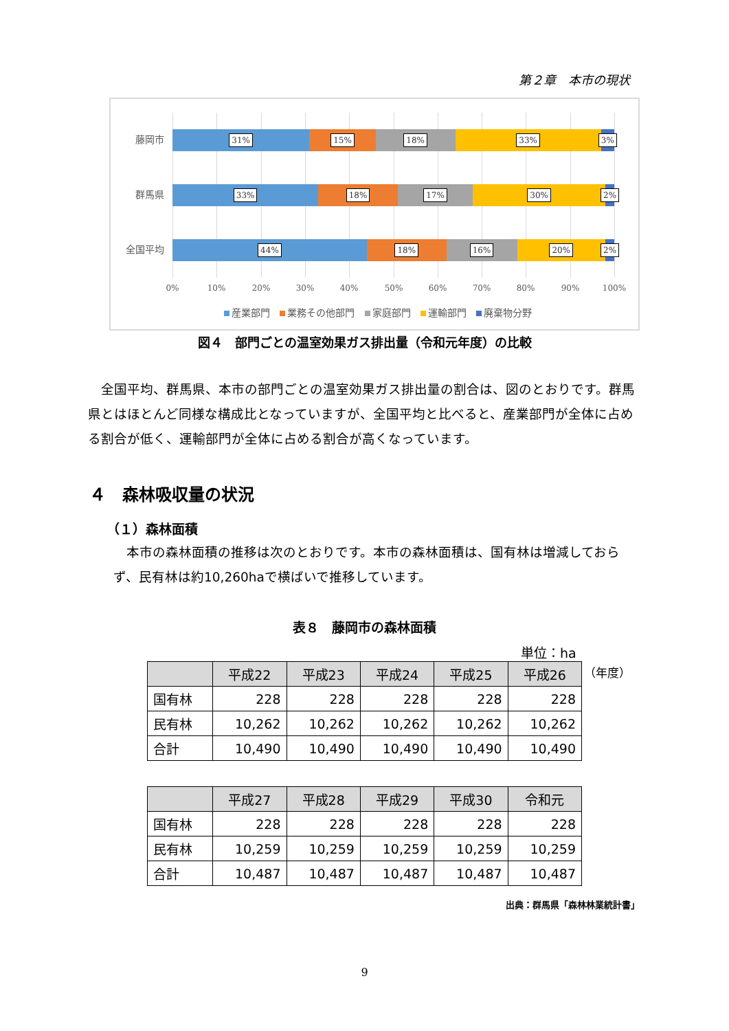第２章　本市の現状
藤岡市
31% 15% 18% 33% 3%
群馬県
33% 18% 17% 30% 2%
全国平均
44% 18% 16% 20% 2%
0% 10% 20% 30% 40% 50% 60% 70% 80% 90% 100%
産業部門 業務その他部門 家庭部門 運輸部門 廃棄物分野
図４　部門ごとの温室効果ガス排出量（令和元年度）の比較
全国平均、群馬県、本市の部門ごとの温室効果ガス排出量の割合は、図のとおりです。群馬県とはほとんど同様な構成比となっていますが、全国平均と比べると、産業部門が全体に占める割合が低く、運輸部門が全体に占める割合が高くなっています。
４　森林吸収量の状況
（１）森林面積
本市の森林面積の推移は次のとおりです。本市の森林面積は、国有林は増減しておらず、民有林は約10,260haで横ばいで推移しています。
表８　藤岡市の森林面積
単位：ha
（年度）
| | 平成22 | 平成23 | 平成24 | 平成25 | 平成26 |
| --- | --- | --- | --- | --- | --- |
| 国有林 | 228 | 228 | 228 | 228 | 228 |
| 民有林 | 10,262 | 10,262 | 10,262 | 10,262 | 10,262 |
| 合計 | 10,490 | 10,490 | 10,490 | 10,490 | 10,490 |
| | 平成27 | 平成28 | 平成29 | 平成30 | 令和元 |
| --- | --- | --- | --- | --- | --- |
| 国有林 | 228 | 228 | 228 | 228 | 228 |
| 民有林 | 10,259 | 10,259 | 10,259 | 10,259 | 10,259 |
| 合計 | 10,487 | 10,487 | 10,487 | 10,487 | 10,487 |
出典：群馬県「森林林業統計書」
9